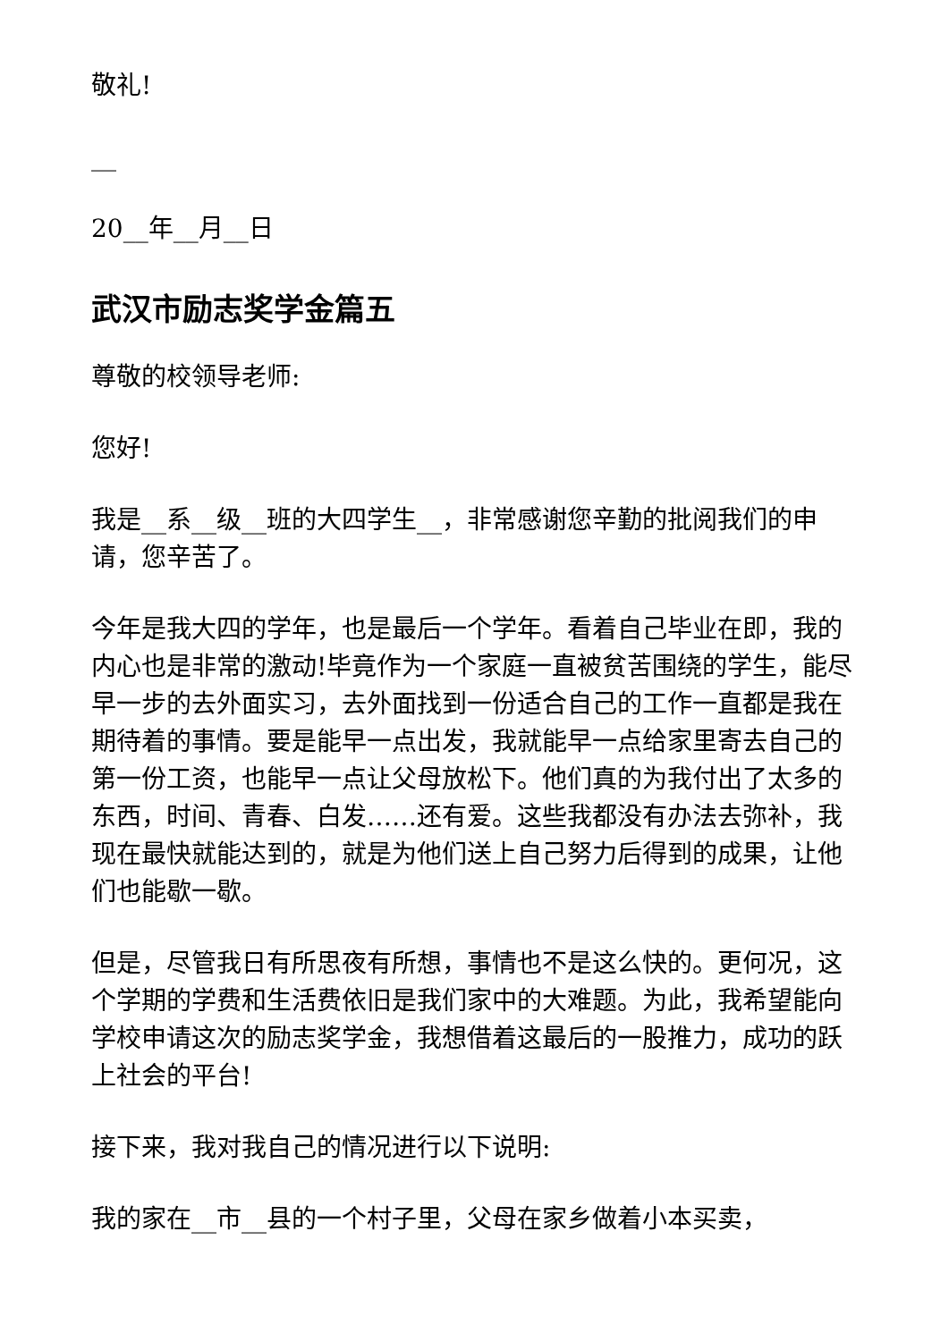敬礼!
__
20__年__月__日
武汉市励志奖学金篇五
尊敬的校领导老师:
您好!
我是__系__级__班的大四学生__，非常感谢您辛勤的批阅我们的申请，您辛苦了。
今年是我大四的学年，也是最后一个学年。看着自己毕业在即，我的内心也是非常的激动!毕竟作为一个家庭一直被贫苦围绕的学生，能尽早一步的去外面实习，去外面找到一份适合自己的工作一直都是我在期待着的事情。要是能早一点出发，我就能早一点给家里寄去自己的第一份工资，也能早一点让父母放松下。他们真的为我付出了太多的东西，时间、青春、白发……还有爱。这些我都没有办法去弥补，我现在最快就能达到的，就是为他们送上自己努力后得到的成果，让他们也能歇一歇。
但是，尽管我日有所思夜有所想，事情也不是这么快的。更何况，这个学期的学费和生活费依旧是我们家中的大难题。为此，我希望能向学校申请这次的励志奖学金，我想借着这最后的一股推力，成功的跃上社会的平台!
接下来，我对我自己的情况进行以下说明:
我的家在__市__县的一个村子里，父母在家乡做着小本买卖，